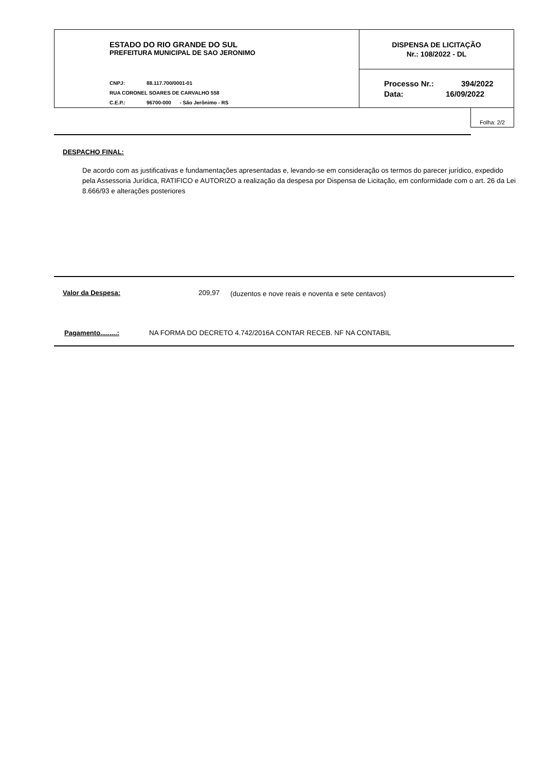ESTADO DO RIO GRANDE DO SUL
PREFEITURA MUNICIPAL DE SAO JERONIMO
CNPJ: 88.117.700/0001-01
RUA CORONEL SOARES DE CARVALHO 558
C.E.P.: 96700-000 - São Jerônimo - RS
DISPENSA DE LICITAÇÃO
Nr.: 108/2022 - DL
Processo Nr.: 394/2022
Data: 16/09/2022
Folha: 2/2
DESPACHO FINAL:
De acordo com as justificativas e fundamentações apresentadas e, levando-se em consideração os termos do parecer jurídico, expedido pela Assessoria Jurídica, RATIFICO e AUTORIZO a realização da despesa por Dispensa de Licitação, em conformidade com o art. 26 da Lei 8.666/93 e alterações posteriores
Valor da Despesa: 209,97
(duzentos e nove reais e noventa e sete centavos)
Pagamento.........:
NA FORMA DO DECRETO 4.742/2016A CONTAR RECEB. NF NA CONTABIL